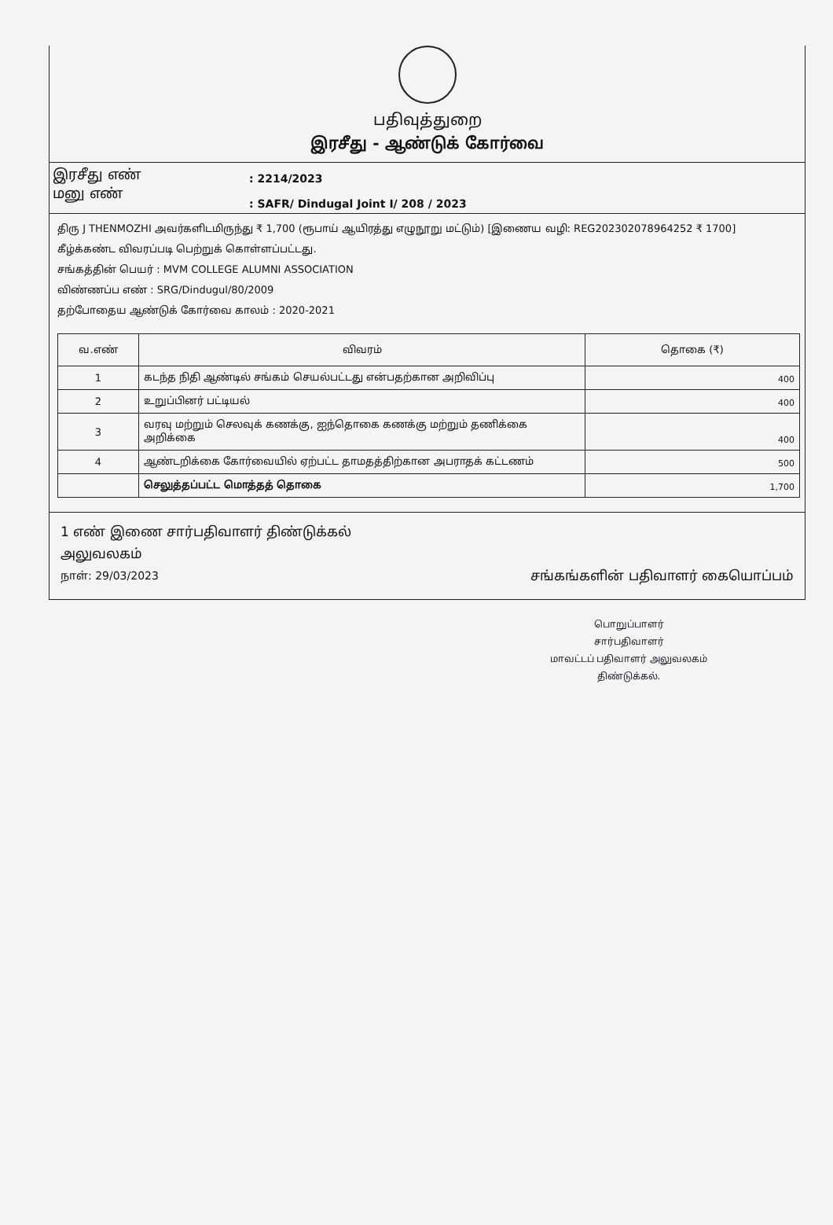பதிவுத்துறை
இரசீது - ஆண்டுக் கோர்வை
இரசீது எண்
மனு எண்
: 2214/2023
: SAFR/ Dindugal Joint I/ 208 / 2023
திரு J THENMOZHI அவர்களிடமிருந்து ₹ 1,700 (ரூபாய் ஆயிரத்து எழுநூறு மட்டும்) [இணைய வழி: REG202302078964252 ₹ 1700] கீழ்க்கண்ட விவரப்படி பெற்றுக் கொள்ளப்பட்டது.
சங்கத்தின் பெயர் : MVM COLLEGE ALUMNI ASSOCIATION
விண்ணப்ப எண் : SRG/Dindugul/80/2009
தற்போதைய ஆண்டுக் கோர்வை காலம் : 2020-2021
| வ.எண் | விவரம் | தொகை (₹) |
| --- | --- | --- |
| 1 | கடந்த நிதி ஆண்டில் சங்கம் செயல்பட்டது என்பதற்கான அறிவிப்பு | 400 |
| 2 | உறுப்பினர் பட்டியல் | 400 |
| 3 | வரவு மற்றும் செலவுக் கணக்கு, ஐந்தொகை கணக்கு மற்றும் தணிக்கை அறிக்கை | 400 |
| 4 | ஆண்டறிக்கை கோர்வையில் ஏற்பட்ட தாமதத்திற்கான அபராதக் கட்டணம் | 500 |
| | செலுத்தப்பட்ட மொத்தத் தொகை | 1,700 |
1 எண் இணை சார்பதிவாளர் திண்டுக்கல்
அலுவலகம்
நாள்: 29/03/2023 சங்கங்களின் பதிவாளர் கையொப்பம்
பொறுப்பாளர்
சார்பதிவாளர்
மாவட்டப் பதிவாளர் அலுவலகம்
திண்டுக்கல்.